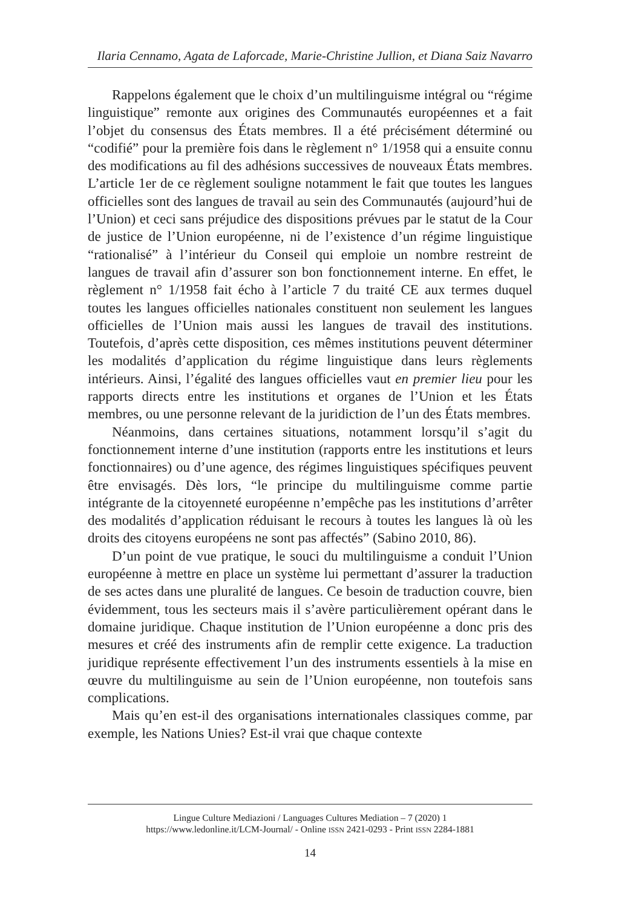Ilaria Cennamo, Agata de Laforcade, Marie-Christine Jullion, et Diana Saiz Navarro
Rappelons également que le choix d’un multilinguisme intégral ou “régime linguistique” remonte aux origines des Communautés européennes et a fait l’objet du consensus des États membres. Il a été précisément déterminé ou “codifié” pour la première fois dans le règlement n° 1/1958 qui a ensuite connu des modifications au fil des adhésions successives de nouveaux États membres. L’article 1er de ce règlement souligne notamment le fait que toutes les langues officielles sont des langues de travail au sein des Communautés (aujourd’hui de l’Union) et ceci sans préjudice des dispositions prévues par le statut de la Cour de justice de l’Union européenne, ni de l’existence d’un régime linguistique “rationalisé” à l’intérieur du Conseil qui emploie un nombre restreint de langues de travail afin d’assurer son bon fonctionnement interne. En effet, le règlement n° 1/1958 fait écho à l’article 7 du traité CE aux termes duquel toutes les langues officielles nationales constituent non seulement les langues officielles de l’Union mais aussi les langues de travail des institutions. Toutefois, d’après cette disposition, ces mêmes institutions peuvent déterminer les modalités d’application du régime linguistique dans leurs règlements intérieurs. Ainsi, l’égalité des langues officielles vaut en premier lieu pour les rapports directs entre les institutions et organes de l’Union et les États membres, ou une personne relevant de la juridiction de l’un des États membres.
Néanmoins, dans certaines situations, notamment lorsqu’il s’agit du fonctionnement interne d’une institution (rapports entre les institutions et leurs fonctionnaires) ou d’une agence, des régimes linguistiques spécifiques peuvent être envisagés. Dès lors, “le principe du multilinguisme comme partie intégrante de la citoyenneté européenne n’empêche pas les institutions d’arrêter des modalités d’application réduisant le recours à toutes les langues là où les droits des citoyens européens ne sont pas affectés” (Sabino 2010, 86).
D’un point de vue pratique, le souci du multilinguisme a conduit l’Union européenne à mettre en place un système lui permettant d’assurer la traduction de ses actes dans une pluralité de langues. Ce besoin de traduction couvre, bien évidemment, tous les secteurs mais il s’avère particulièrement opérant dans le domaine juridique. Chaque institution de l’Union européenne a donc pris des mesures et créé des instruments afin de remplir cette exigence. La traduction juridique représente effectivement l’un des instruments essentiels à la mise en œuvre du multilinguisme au sein de l’Union européenne, non toutefois sans complications.
Mais qu’en est-il des organisations internationales classiques comme, par exemple, les Nations Unies? Est-il vrai que chaque contexte
Lingue Culture Mediazioni / Languages Cultures Mediation – 7 (2020) 1
https://www.ledonline.it/LCM-Journal/ - Online ISSN 2421-0293 - Print ISSN 2284-1881
14